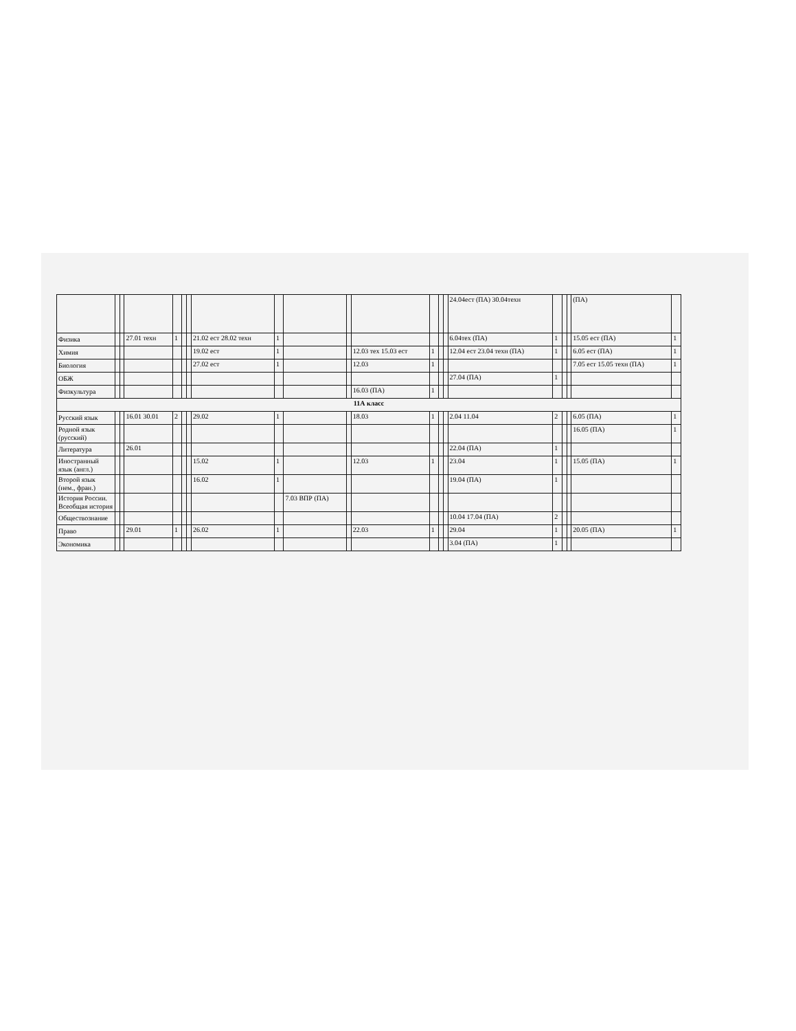| | | | | | | | | | | | | | | | 24.04ест (ПА) 30.04техн | | | | (ПА) | |
| Физика | | | 27.01 техн | 1 | | | 21.02 ест 28.02 техн | 1 | | | | | | | 6.04тех (ПА) | 1 | | | 15.05 ест (ПА) | 1 |
| Химия | | | | | | | 19.02 ест | 1 | | | 12.03 тех 15.03 ест | 1 | | | 12.04 ест 23.04 техн (ПА) | 1 | | | 6.05 ест (ПА) | 1 |
| Биология | | | | | | | 27.02 ест | 1 | | | 12.03 | 1 | | | | | | | 7.05 ест 15.05 техн (ПА) | 1 |
| ОБЖ | | | | | | | | | | | | | | | 27.04 (ПА) | 1 | | | | |
| Физкультура | | | | | | | | | | | 16.03 (ПА) | 1 | | | | | | | | |
| 11А класс | | | | | | | | | | | | | | | | | | | | |
| Русский язык | | | 16.01 30.01 | 2 | | | 29.02 | 1 | | | 18.03 | 1 | | | 2.04 11.04 | 2 | | | 6.05 (ПА) | 1 |
| Родной язык (русский) | | | | | | | | | | | | | | | | | | | 16.05 (ПА) | 1 |
| Литература | | | 26.01 | | | | | | | | | | | | 22.04 (ПА) | 1 | | | | |
| Иностранный язык (англ.) | | | | | | | 15.02 | 1 | | | 12.03 | 1 | | | 23.04 | 1 | | | 15.05 (ПА) | 1 |
| Второй язык (нем., фран.) | | | | | | | 16.02 | 1 | | | | | | | 19.04 (ПА) | 1 | | | | |
| История России. Всеобщая история | | | | | | | | | 7.03 ВПР (ПА) | | | | | | | | | | | |
| Обществознание | | | | | | | | | | | | | | | 10.04 17.04 (ПА) | 2 | | | | |
| Право | | | 29.01 | 1 | | | 26.02 | 1 | | | 22.03 | 1 | | | 29.04 | 1 | | | 20.05 (ПА) | 1 |
| Экономика | | | | | | | | | | | | | | | 3.04 (ПА) | 1 | | | | |